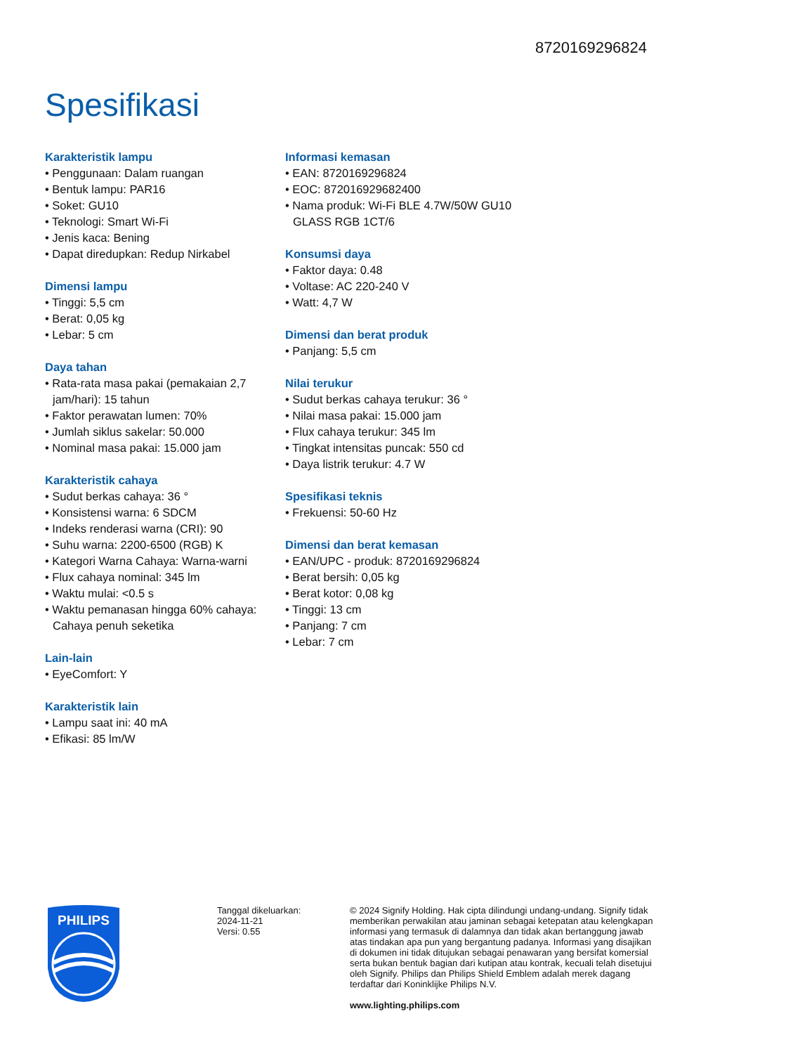8720169296824
Spesifikasi
Karakteristik lampu
• Penggunaan: Dalam ruangan
• Bentuk lampu: PAR16
• Soket: GU10
• Teknologi: Smart Wi-Fi
• Jenis kaca: Bening
• Dapat diredupkan: Redup Nirkabel
Dimensi lampu
• Tinggi: 5,5 cm
• Berat: 0,05 kg
• Lebar: 5 cm
Daya tahan
• Rata-rata masa pakai (pemakaian 2,7 jam/hari): 15 tahun
• Faktor perawatan lumen: 70%
• Jumlah siklus sakelar: 50.000
• Nominal masa pakai: 15.000 jam
Karakteristik cahaya
• Sudut berkas cahaya: 36 °
• Konsistensi warna: 6 SDCM
• Indeks renderasi warna (CRI): 90
• Suhu warna: 2200-6500 (RGB) K
• Kategori Warna Cahaya: Warna-warni
• Flux cahaya nominal: 345 lm
• Waktu mulai: <0.5 s
• Waktu pemanasan hingga 60% cahaya: Cahaya penuh seketika
Lain-lain
• EyeComfort: Y
Karakteristik lain
• Lampu saat ini: 40 mA
• Efikasi: 85 lm/W
Informasi kemasan
• EAN: 8720169296824
• EOC: 872016929682400
• Nama produk: Wi-Fi BLE 4.7W/50W GU10 GLASS RGB 1CT/6
Konsumsi daya
• Faktor daya: 0.48
• Voltase: AC 220-240 V
• Watt: 4,7 W
Dimensi dan berat produk
• Panjang: 5,5 cm
Nilai terukur
• Sudut berkas cahaya terukur: 36 °
• Nilai masa pakai: 15.000 jam
• Flux cahaya terukur: 345 lm
• Tingkat intensitas puncak: 550 cd
• Daya listrik terukur: 4.7 W
Spesifikasi teknis
• Frekuensi: 50-60 Hz
Dimensi dan berat kemasan
• EAN/UPC - produk: 8720169296824
• Berat bersih: 0,05 kg
• Berat kotor: 0,08 kg
• Tinggi: 13 cm
• Panjang: 7 cm
• Lebar: 7 cm
PHILIPS
Tanggal dikeluarkan:
2024-11-21
Versi: 0.55
© 2024 Signify Holding. Hak cipta dilindungi undang-undang. Signify tidak memberikan perwakilan atau jaminan sebagai ketepatan atau kelengkapan informasi yang termasuk di dalamnya dan tidak akan bertanggung jawab atas tindakan apa pun yang bergantung padanya. Informasi yang disajikan di dokumen ini tidak ditujukan sebagai penawaran yang bersifat komersial serta bukan bentuk bagian dari kutipan atau kontrak, kecuali telah disetujui oleh Signify. Philips dan Philips Shield Emblem adalah merek dagang terdaftar dari Koninklijke Philips N.V.
www.lighting.philips.com